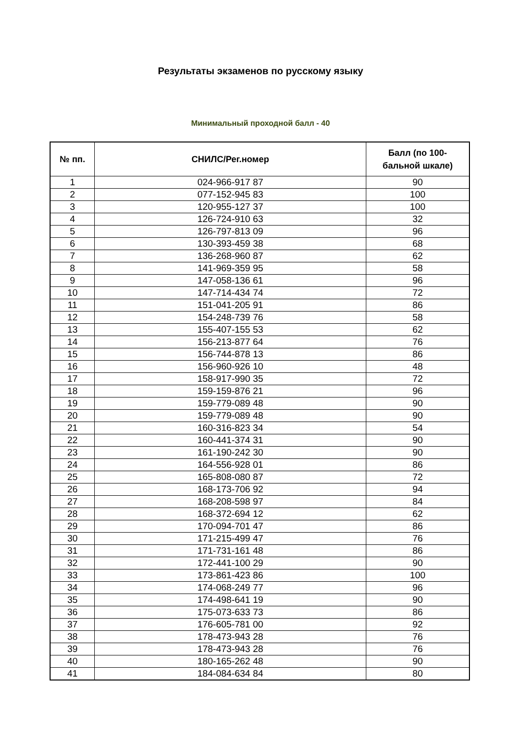Результаты экзаменов по русскому языку
Минимальный проходной балл - 40
| № пп. | СНИЛС/Рег.номер | Балл (по 100- бальной шкале) |
| --- | --- | --- |
| 1 | 024-966-917 87 | 90 |
| 2 | 077-152-945 83 | 100 |
| 3 | 120-955-127 37 | 100 |
| 4 | 126-724-910 63 | 32 |
| 5 | 126-797-813 09 | 96 |
| 6 | 130-393-459 38 | 68 |
| 7 | 136-268-960 87 | 62 |
| 8 | 141-969-359 95 | 58 |
| 9 | 147-058-136 61 | 96 |
| 10 | 147-714-434 74 | 72 |
| 11 | 151-041-205 91 | 86 |
| 12 | 154-248-739 76 | 58 |
| 13 | 155-407-155 53 | 62 |
| 14 | 156-213-877 64 | 76 |
| 15 | 156-744-878 13 | 86 |
| 16 | 156-960-926 10 | 48 |
| 17 | 158-917-990 35 | 72 |
| 18 | 159-159-876 21 | 96 |
| 19 | 159-779-089 48 | 90 |
| 20 | 159-779-089 48 | 90 |
| 21 | 160-316-823 34 | 54 |
| 22 | 160-441-374 31 | 90 |
| 23 | 161-190-242 30 | 90 |
| 24 | 164-556-928 01 | 86 |
| 25 | 165-808-080 87 | 72 |
| 26 | 168-173-706 92 | 94 |
| 27 | 168-208-598 97 | 84 |
| 28 | 168-372-694 12 | 62 |
| 29 | 170-094-701 47 | 86 |
| 30 | 171-215-499 47 | 76 |
| 31 | 171-731-161 48 | 86 |
| 32 | 172-441-100 29 | 90 |
| 33 | 173-861-423 86 | 100 |
| 34 | 174-068-249 77 | 96 |
| 35 | 174-498-641 19 | 90 |
| 36 | 175-073-633 73 | 86 |
| 37 | 176-605-781 00 | 92 |
| 38 | 178-473-943 28 | 76 |
| 39 | 178-473-943 28 | 76 |
| 40 | 180-165-262 48 | 90 |
| 41 | 184-084-634 84 | 80 |